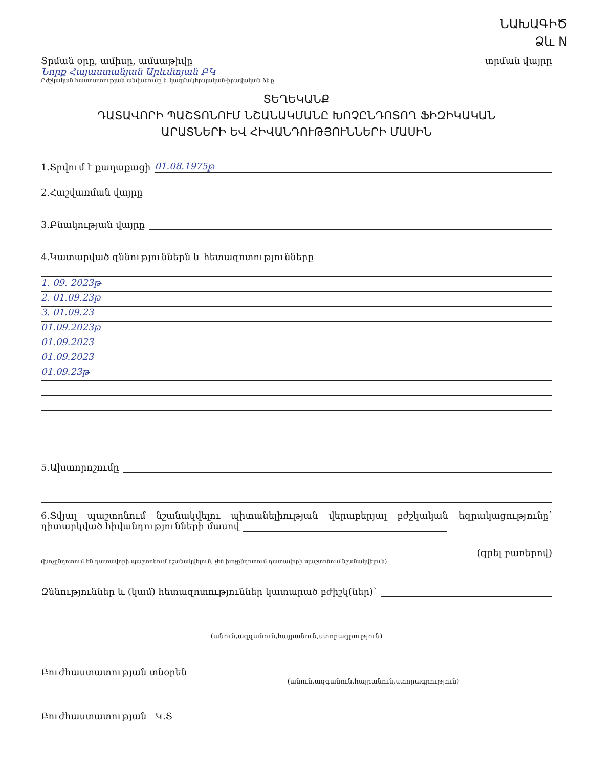ՆԱԽԱԳԻԾ
Ձև N
Տրման օրը, ամիսը, ամսաթիվը տրման վայրը
Նորք Հայաստանյան Արևմտյան ԲԿ
Բժշկական հաստատության անվանումը և կազմակերպական-իրավական ձևը
ՏԵՂԵԿԱՆՔ
ԴԱՏԱՎՈՐԻ ՊԱՇՏՈՆՈՒՄ ՆՇԱՆԱԿՄԱՆԸ ԽՈՉԸՆԴՈՏՈՂ ՖԻԶԻԿԱԿԱՆ
ԱՐԱՏՆԵՐԻ ԵՎ ՀԻՎԱՆԴՈՒԹՅՈՒՆՆԵՐԻ ՄԱՍԻՆ
1.Տրվում է քաղաքացի 01.08.1975թ
2.Հաշվառման վայրը
3.Բնակության վայրը
4.Կատարված զննություններն և հետազոտությունները
1. 09. 2023թ
2. 01.09.23թ
3. 01.09.23
01.09.2023թ
01.09.2023
01.09.2023
01.09.23թ
5.Ախտորոշումը
6.Տվյալ պաշտոնում նշանակվելու պիտանելիության վերաբերյալ բժշկական եզրակացությունը՝ դիտարկված հիվանդությունների մասով
(գրել բառերով)
(խոչընդոտում են դատավորի պաշտոնում նշանակվելուն, չեն խոչընդոտում դատավորի պաշտոնում նշանակվելուն)
Զննություններ և (կամ) հետազոտություններ կատարած բժիշկ(ներ)՝
(անուն,ազգանուն,հայրանուն,ստորագրություն)
Բուժհաստատության տնօրեն
(անուն,ազգանուն,հայրանուն,ստորագրություն)
Բուժհաստատության Կ.Տ